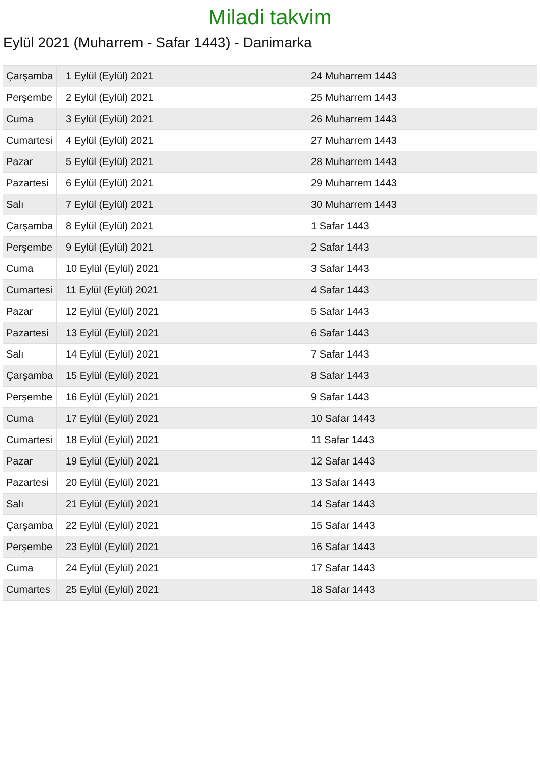Miladi takvim
Eylül 2021 (Muharrem - Safar 1443) - Danimarka
| Çarşamba | 1 Eylül (Eylül) 2021 | 24 Muharrem 1443 |
| Perşembe | 2 Eylül (Eylül) 2021 | 25 Muharrem 1443 |
| Cuma | 3 Eylül (Eylül) 2021 | 26 Muharrem 1443 |
| Cumartesi | 4 Eylül (Eylül) 2021 | 27 Muharrem 1443 |
| Pazar | 5 Eylül (Eylül) 2021 | 28 Muharrem 1443 |
| Pazartesi | 6 Eylül (Eylül) 2021 | 29 Muharrem 1443 |
| Salı | 7 Eylül (Eylül) 2021 | 30 Muharrem 1443 |
| Çarşamba | 8 Eylül (Eylül) 2021 | 1 Safar 1443 |
| Perşembe | 9 Eylül (Eylül) 2021 | 2 Safar 1443 |
| Cuma | 10 Eylül (Eylül) 2021 | 3 Safar 1443 |
| Cumartesi | 11 Eylül (Eylül) 2021 | 4 Safar 1443 |
| Pazar | 12 Eylül (Eylül) 2021 | 5 Safar 1443 |
| Pazartesi | 13 Eylül (Eylül) 2021 | 6 Safar 1443 |
| Salı | 14 Eylül (Eylül) 2021 | 7 Safar 1443 |
| Çarşamba | 15 Eylül (Eylül) 2021 | 8 Safar 1443 |
| Perşembe | 16 Eylül (Eylül) 2021 | 9 Safar 1443 |
| Cuma | 17 Eylül (Eylül) 2021 | 10 Safar 1443 |
| Cumartesi | 18 Eylül (Eylül) 2021 | 11 Safar 1443 |
| Pazar | 19 Eylül (Eylül) 2021 | 12 Safar 1443 |
| Pazartesi | 20 Eylül (Eylül) 2021 | 13 Safar 1443 |
| Salı | 21 Eylül (Eylül) 2021 | 14 Safar 1443 |
| Çarşamba | 22 Eylül (Eylül) 2021 | 15 Safar 1443 |
| Perşembe | 23 Eylül (Eylül) 2021 | 16 Safar 1443 |
| Cuma | 24 Eylül (Eylül) 2021 | 17 Safar 1443 |
| Cumartes | 25 Eylül (Eylül) 2021 | 18 Safar 1443 |